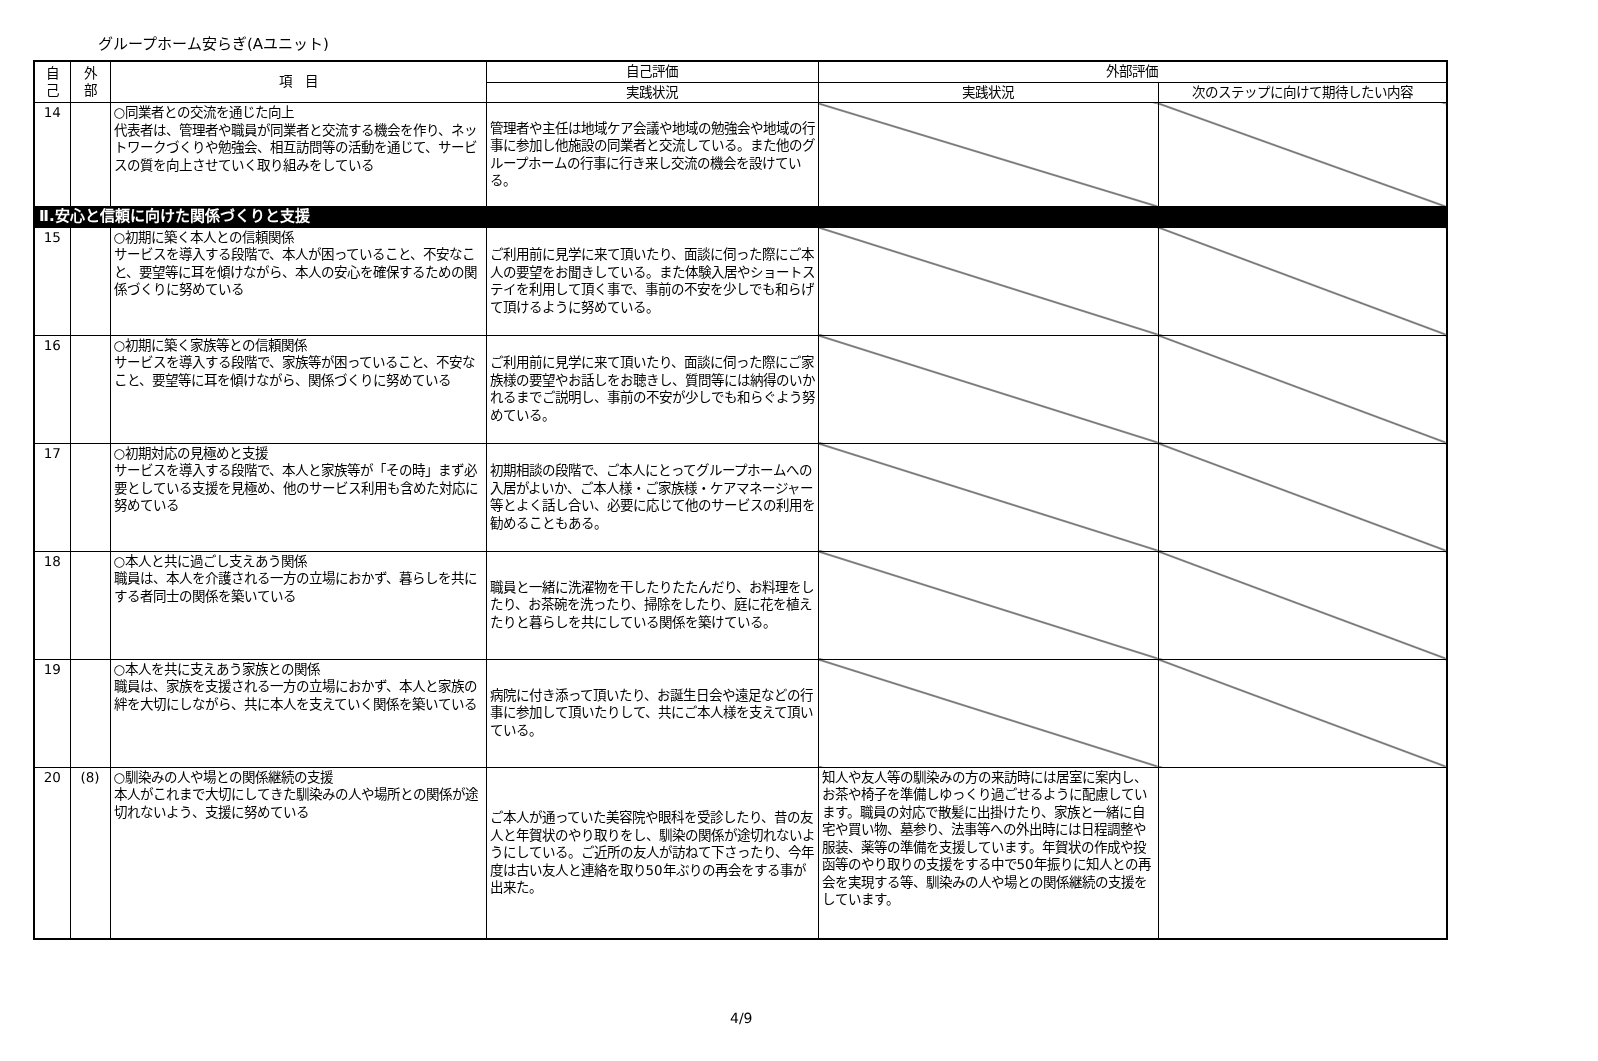グループホーム安らぎ(Aユニット)
| 自 己 | 外 部 | 項 目 | 自己評価 | 外部評価 | |
| --- | --- | --- | --- | --- | --- |
| | | | 実践状況 | 実践状況 | 次のステップに向けて期待したい内容 |
| 14 | | ○同業者との交流を通じた向上 代表者は、管理者や職員が同業者と交流する機会を作り、ネットワークづくりや勉強会、相互訪問等の活動を通じて、サービスの質を向上させていく取り組みをしている | 管理者や主任は地域ケア会議や地域の勉強会や地域の行事に参加し他施設の同業者と交流している。また他のグループホームの行事に行き来し交流の機会を設けている。 | | |
| Ⅱ.安心と信頼に向けた関係づくりと支援 | | | | | |
| 15 | | ○初期に築く本人との信頼関係 サービスを導入する段階で、本人が困っていること、不安なこと、要望等に耳を傾けながら、本人の安心を確保するための関係づくりに努めている | ご利用前に見学に来て頂いたり、面談に伺った際にご本人の要望をお聞きしている。また体験入居やショートステイを利用して頂く事で、事前の不安を少しでも和らげて頂けるように努めている。 | | |
| 16 | | ○初期に築く家族等との信頼関係 サービスを導入する段階で、家族等が困っていること、不安なこと、要望等に耳を傾けながら、関係づくりに努めている | ご利用前に見学に来て頂いたり、面談に伺った際にご家族様の要望やお話しをお聴きし、質問等には納得のいかれるまでご説明し、事前の不安が少しでも和らぐよう努めている。 | | |
| 17 | | ○初期対応の見極めと支援 サービスを導入する段階で、本人と家族等が「その時」まず必要としている支援を見極め、他のサービス利用も含めた対応に努めている | 初期相談の段階で、ご本人にとってグループホームへの入居がよいか、ご本人様・ご家族様・ケアマネージャー等とよく話し合い、必要に応じて他のサービスの利用を勧めることもある。 | | |
| 18 | | ○本人と共に過ごし支えあう関係 職員は、本人を介護される一方の立場におかず、暮らしを共にする者同士の関係を築いている | 職員と一緒に洗濯物を干したりたたんだり、お料理をしたり、お茶碗を洗ったり、掃除をしたり、庭に花を植えたりと暮らしを共にしている関係を築けている。 | | |
| 19 | | ○本人を共に支えあう家族との関係 職員は、家族を支援される一方の立場におかず、本人と家族の絆を大切にしながら、共に本人を支えていく関係を築いている | 病院に付き添って頂いたり、お誕生日会や遠足などの行事に参加して頂いたりして、共にご本人様を支えて頂いている。 | | |
| 20 | (8) | ○馴染みの人や場との関係継続の支援 本人がこれまで大切にしてきた馴染みの人や場所との関係が途切れないよう、支援に努めている | ご本人が通っていた美容院や眼科を受診したり、昔の友人と年賀状のやり取りをし、馴染の関係が途切れないようにしている。ご近所の友人が訪ねて下さったり、今年度は古い友人と連絡を取り50年ぶりの再会をする事が出来た。 | 知人や友人等の馴染みの方の来訪時には居室に案内し、お茶や椅子を準備しゆっくり過ごせるように配慮しています。職員の対応で散髪に出掛けたり、家族と一緒に自宅や買い物、墓参り、法事等への外出時には日程調整や服装、薬等の準備を支援しています。年賀状の作成や投函等のやり取りの支援をする中で50年振りに知人との再会を実現する等、馴染みの人や場との関係継続の支援をしています。 | |
4/9